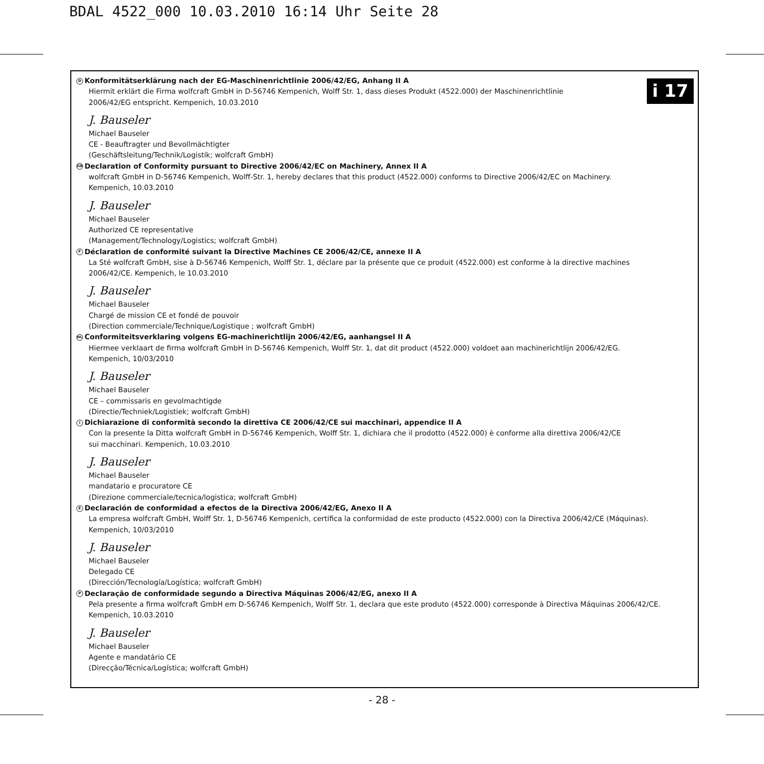BDAL 4522_000 10.03.2010 16:14 Uhr Seite 28
i 17
D Konformitätserklärung nach der EG-Maschinenrichtlinie 2006/42/EG, Anhang II A
Hiermit erklärt die Firma wolfcraft GmbH in D-56746 Kempenich, Wolff Str. 1, dass dieses Produkt (4522.000) der Maschinenrichtlinie
2006/42/EG entspricht. Kempenich, 10.03.2010
J. Bauseler
Michael Bauseler
CE - Beauftragter und Bevollmächtigter
(Geschäftsleitung/Technik/Logistik; wolfcraft GmbH)
GB Declaration of Conformity pursuant to Directive 2006/42/EC on Machinery, Annex II A
wolfcraft GmbH in D-56746 Kempenich, Wolff-Str. 1, hereby declares that this product (4522.000) conforms to Directive 2006/42/EC on Machinery.
Kempenich, 10.03.2010
J. Bauseler
Michael Bauseler
Authorized CE representative
(Management/Technology/Logistics; wolfcraft GmbH)
F Déclaration de conformité suivant la Directive Machines CE 2006/42/CE, annexe II A
La Sté wolfcraft GmbH, sise à D-56746 Kempenich, Wolff Str. 1, déclare par la présente que ce produit (4522.000) est conforme à la directive machines
2006/42/CE. Kempenich, le 10.03.2010
J. Bauseler
Michael Bauseler
Chargé de mission CE et fondé de pouvoir
(Direction commerciale/Technique/Logistique ; wolfcraft GmbH)
NL Conformiteitsverklaring volgens EG-machinerichtlijn 2006/42/EG, aanhangsel II A
Hiermee verklaart de firma wolfcraft GmbH in D-56746 Kempenich, Wolff Str. 1, dat dit product (4522.000) voldoet aan machinerichtlijn 2006/42/EG.
Kempenich, 10/03/2010
J. Bauseler
Michael Bauseler
CE – commissaris en gevolmachtigde
(Directie/Techniek/Logistiek; wolfcraft GmbH)
I Dichiarazione di conformità secondo la direttiva CE 2006/42/CE sui macchinari, appendice II A
Con la presente la Ditta wolfcraft GmbH in D-56746 Kempenich, Wolff Str. 1, dichiara che il prodotto (4522.000) è conforme alla direttiva 2006/42/CE
sui macchinari. Kempenich, 10.03.2010
J. Bauseler
Michael Bauseler
mandatario e procuratore CE
(Direzione commerciale/tecnica/logistica; wolfcraft GmbH)
E Declaración de conformidad a efectos de la Directiva 2006/42/EG, Anexo II A
La empresa wolfcraft GmbH, Wolff Str. 1, D-56746 Kempenich, certifica la conformidad de este producto (4522.000) con la Directiva 2006/42/CE (Máquinas).
Kempenich, 10/03/2010
J. Bauseler
Michael Bauseler
Delegado CE
(Dirección/Tecnología/Logística; wolfcraft GmbH)
P Declaração de conformidade segundo a Directiva Máquinas 2006/42/EG, anexo II A
Pela presente a firma wolfcraft GmbH em D-56746 Kempenich, Wolff Str. 1, declara que este produto (4522.000) corresponde à Directiva Máquinas 2006/42/CE.
Kempenich, 10.03.2010
J. Bauseler
Michael Bauseler
Agente e mandatário CE
(Direcção/Técnica/Logística; wolfcraft GmbH)
- 28 -